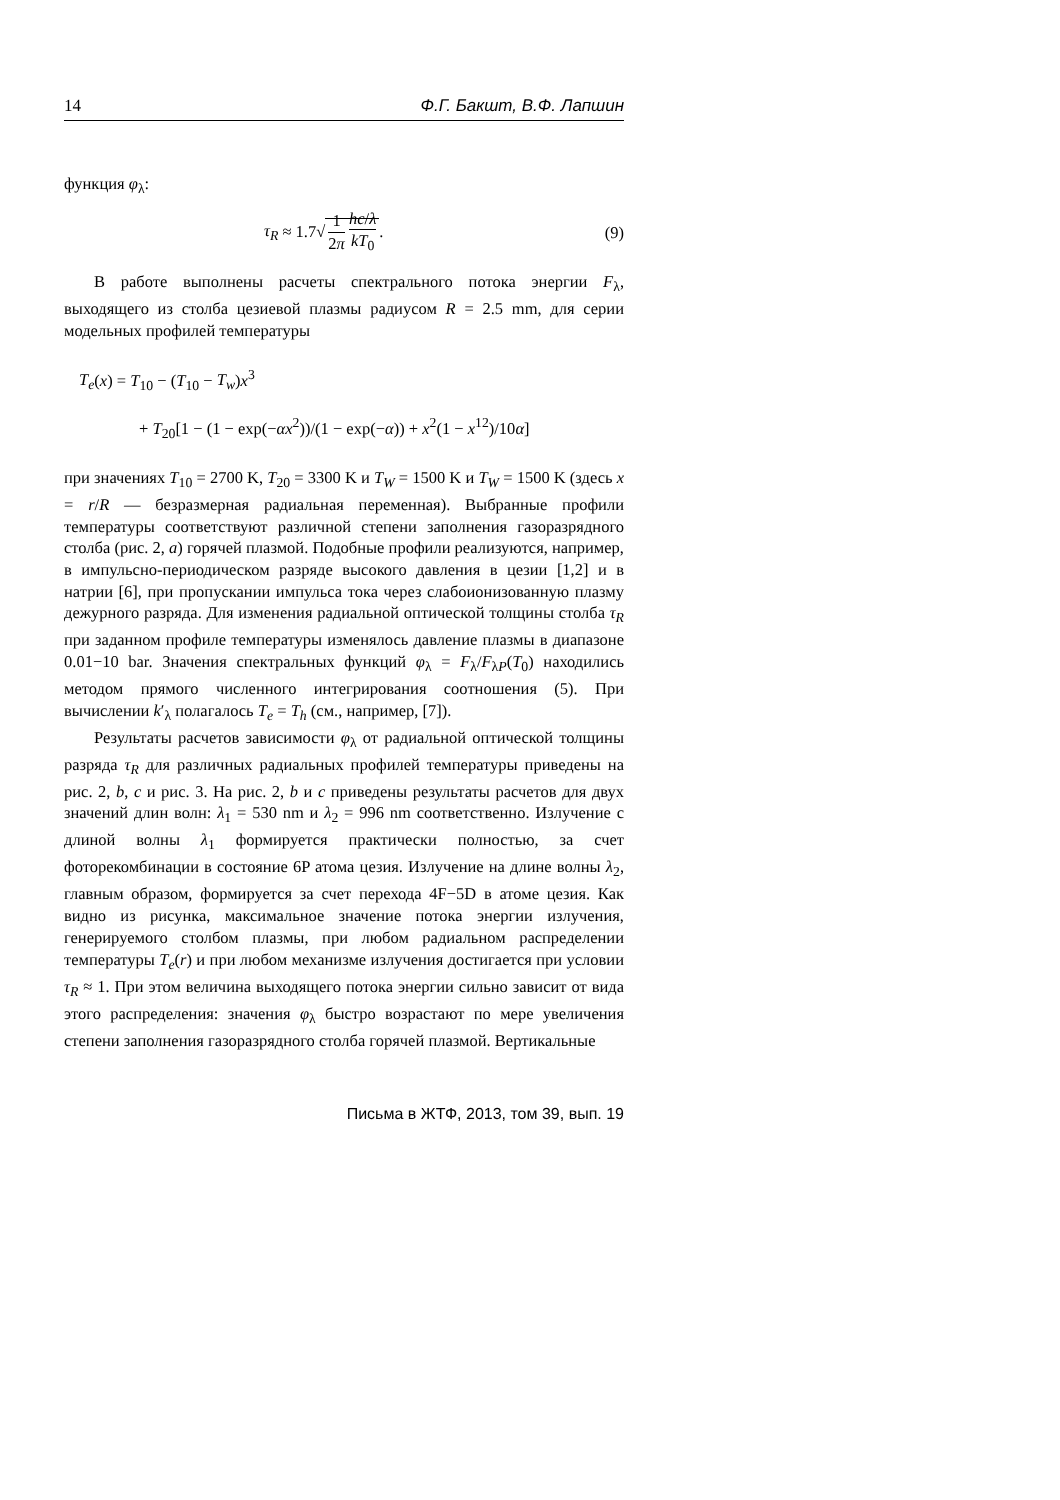14 Ф.Г. Бакшт, В.Ф. Лапшин
функция φ<sub>λ</sub>:
τ<sub>R</sub> ≈ 1.7√ 1 2π hc/λ kT<sub>0</sub>. (9)
В работе выполнены расчеты спектрального потока энергии F<sub>λ</sub>, выходящего из столба цезиевой плазмы радиусом R = 2.5 mm, для серии модельных профилей температуры
T<sub>e</sub>(x) = T<sub>10</sub> − (T<sub>10</sub> − T<sub>w</sub>)x<sup>3</sup>
+ T<sub>20</sub>[1 − (1 − exp(−αx<sup>2</sup>))/(1 − exp(−α)) + x<sup>2</sup>(1 − x<sup>12</sup>)/10α]
при значениях T<sub>10</sub> = 2700 K, T<sub>20</sub> = 3300 K и T<sub>W</sub> = 1500 K и T<sub>W</sub> = 1500 K (здесь x = r/R — безразмерная радиальная переменная). Выбранные профили температуры соответствуют различной степени заполнения газоразрядного столба (рис. 2, a) горячей плазмой. Подобные профили реализуются, например, в импульсно-периодическом разряде высокого давления в цезии [1,2] и в натрии [6], при пропускании импульса тока через слабоионизованную плазму дежурного разряда. Для изменения радиальной оптической толщины столба τ<sub>R</sub> при заданном профиле температуры изменялось давление плазмы в диапазоне 0.01−10 bar. Значения спектральных функций φ<sub>λ</sub> = F<sub>λ</sub>/F<sub>λP</sub>(T<sub>0</sub>) находились методом прямого численного интегрирования соотношения (5). При вычислении k′<sub>λ</sub> полагалось T<sub>e</sub> = T<sub>h</sub> (см., например, [7]).
Результаты расчетов зависимости φ<sub>λ</sub> от радиальной оптической толщины разряда τ<sub>R</sub> для различных радиальных профилей температуры приведены на рис. 2, b, c и рис. 3. На рис. 2, b и c приведены результаты расчетов для двух значений длин волн: λ<sub>1</sub> = 530 nm и λ<sub>2</sub> = 996 nm соответственно. Излучение с длиной волны λ<sub>1</sub> формируется практически полностью, за счет фоторекомбинации в состояние 6P атома цезия. Излучение на длине волны λ<sub>2</sub>, главным образом, формируется за счет перехода 4F−5D в атоме цезия. Как видно из рисунка, максимальное значение потока энергии излучения, генерируемого столбом плазмы, при любом радиальном распределении температуры T<sub>e</sub>(r) и при любом механизме излучения достигается при условии τ<sub>R</sub> ≈ 1. При этом величина выходящего потока энергии сильно зависит от вида этого распределения: значения φ<sub>λ</sub> быстро возрастают по мере увеличения степени заполнения газоразрядного столба горячей плазмой. Вертикальные
Письма в ЖТФ, 2013, том 39, вып. 19